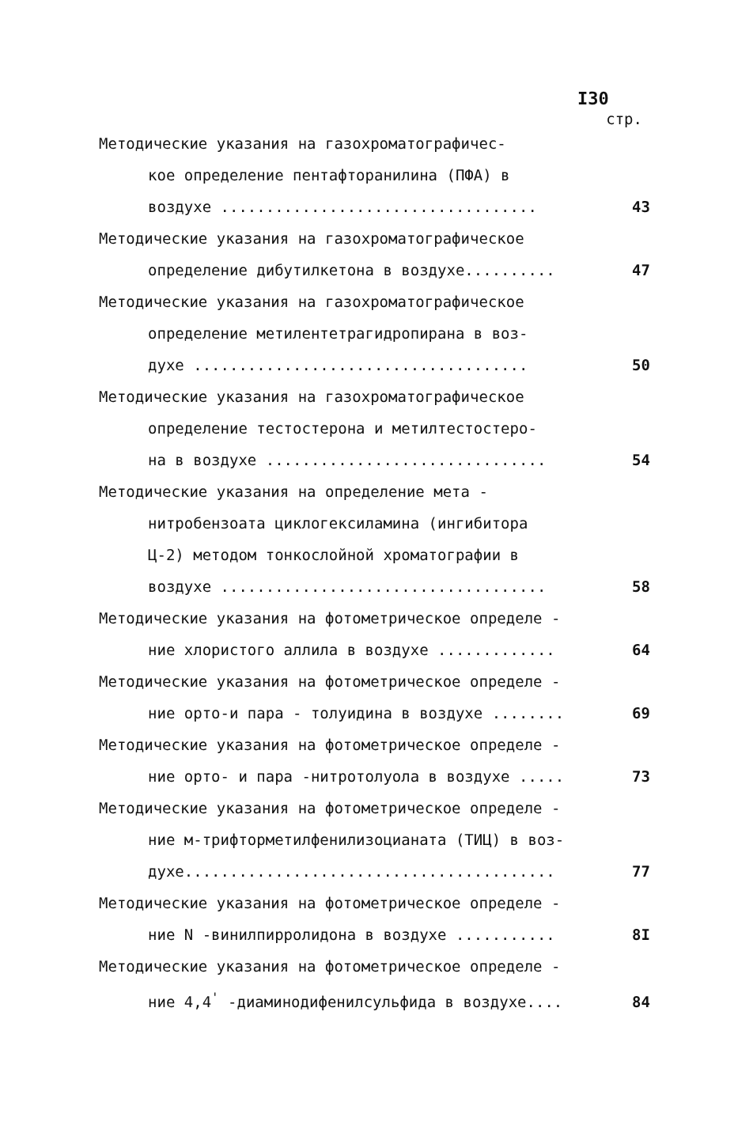I30
стр.
Методические указания на газохроматографичес-
кое определение пентафторанилина (ПФА) в
воздухе ...................................
43
Методические указания на газохроматографическое
определение дибутилкетона в воздухе..........
47
Методические указания на газохроматографическое
определение метилентетрагидропирана в воз-
духе .....................................
50
Методические указания на газохроматографическое
определение тестостерона и метилтестостеро-
на в воздухе ...............................
54
Методические указания на определение мета -
нитробензоата циклогексиламина (ингибитора
Ц-2) методом тонкослойной хроматографии в
воздухе ....................................
58
Методические указания на фотометрическое определе -
ние хлористого аллила в воздухе .............
64
Методические указания на фотометрическое определе -
ние орто-и пара - толуидина в воздухе ........
69
Методические указания на фотометрическое определе -
ние орто- и пара -нитротолуола в воздухе .....
73
Методические указания на фотометрическое определе -
ние м-трифторметилфенилизоцианата (ТИЦ) в воз-
духе.........................................
77
Методические указания на фотометрическое определе -
ние N -винилпирролидона в воздухе ...........
8I
Методические указания на фотометрическое определе -
ние 4,4<sup>'</sup> -диаминодифенилсульфида в воздухе....
84